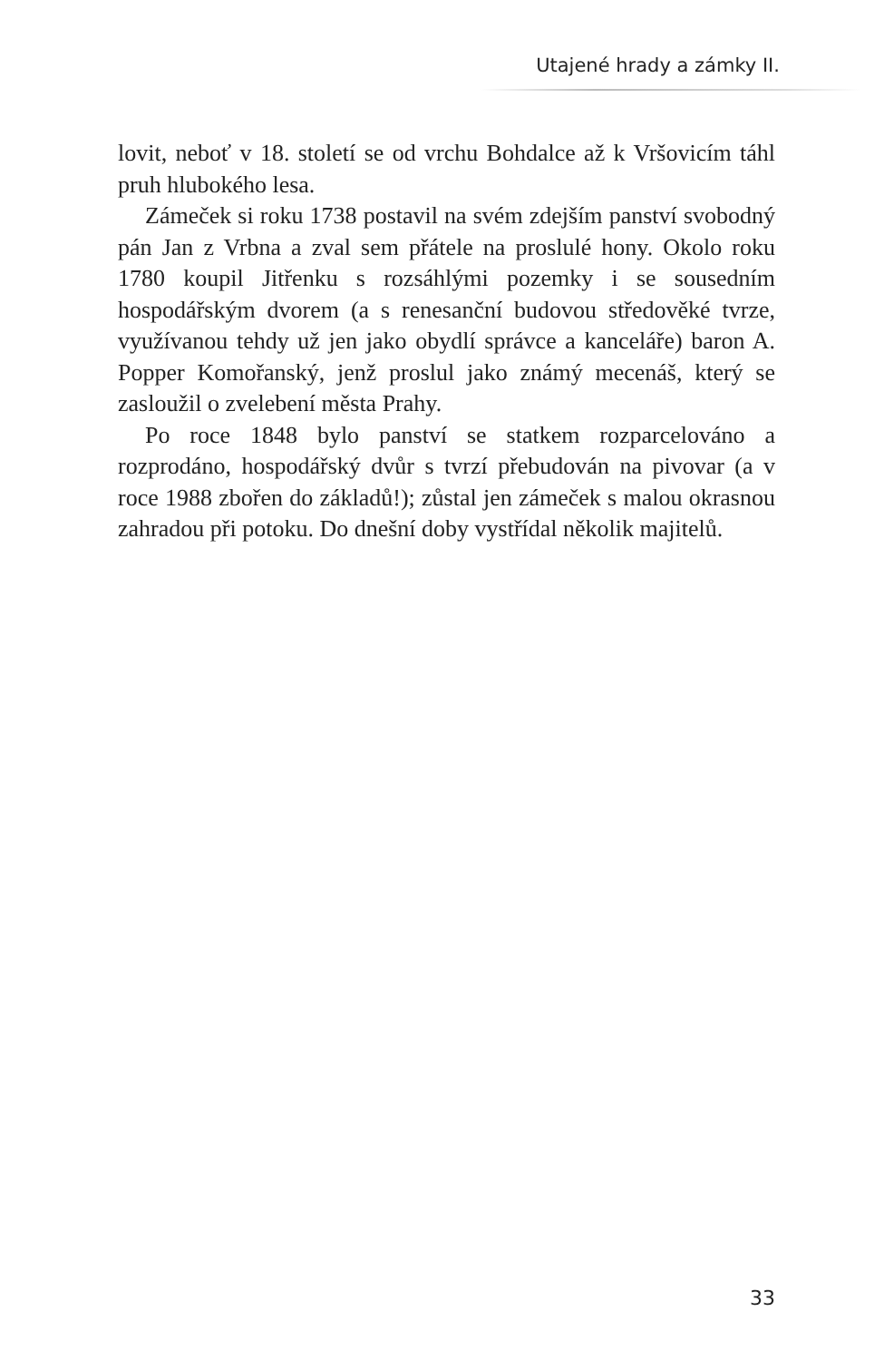Utajené hrady a zámky II.
lovit, neboť v 18. století se od vrchu Bohdalce až k Vršovicím táhl pruh hlubokého lesa.
Zámeček si roku 1738 postavil na svém zdejším panství svobodný pán Jan z Vrbna a zval sem přátele na proslulé hony. Okolo roku 1780 koupil Jitřenku s rozsáhlými pozemky i se sousedním hospodářským dvorem (a s renesanční budovou středověké tvrze, využívanou tehdy už jen jako obydlí správce a kanceláře) baron A. Popper Komořanský, jenž proslul jako známý mecenáš, který se zasloužil o zvelebení města Prahy.
Po roce 1848 bylo panství se statkem rozparcelováno a rozprodáno, hospodářský dvůr s tvrzí přebudován na pivovar (a v roce 1988 zbořen do základů!); zůstal jen zámeček s malou okrasnou zahradou při potoku. Do dnešní doby vystřídal několik majitelů.
33